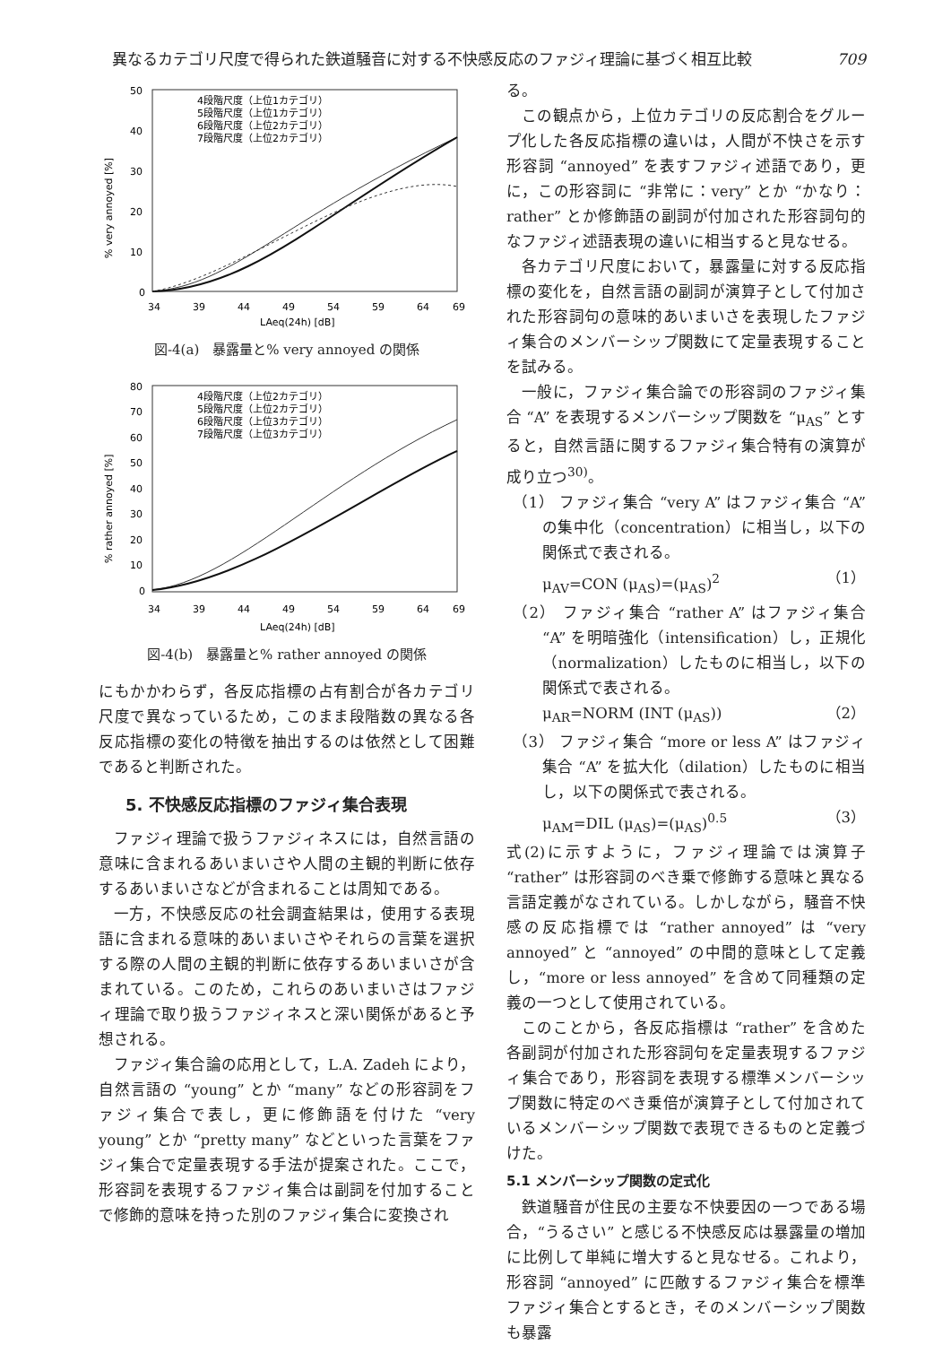異なるカテゴリ尺度で得られた鉄道騒音に対する不快感反応のファジィ理論に基づく相互比較 709
50
40
30
20
10
0
% very annoyed [%]
4段階尺度（上位1カテゴリ）
5段階尺度（上位1カテゴリ）
6段階尺度（上位2カテゴリ）
7段階尺度（上位2カテゴリ）
34
39
44
49
54
59
64
69
LAeq(24h) [dB]
図-4(a)　暴露量と% very annoyed の関係
80
70
60
50
40
30
20
10
0
% rather annoyed [%]
4段階尺度（上位2カテゴリ）
5段階尺度（上位2カテゴリ）
6段階尺度（上位3カテゴリ）
7段階尺度（上位3カテゴリ）
34
39
44
49
54
59
64
69
LAeq(24h) [dB]
図-4(b)　暴露量と% rather annoyed の関係
にもかかわらず，各反応指標の占有割合が各カテゴリ尺度で異なっているため，このまま段階数の異なる各反応指標の変化の特徴を抽出するのは依然として困難であると判断された。
5. 不快感反応指標のファジィ集合表現
ファジィ理論で扱うファジィネスには，自然言語の意味に含まれるあいまいさや人間の主観的判断に依存するあいまいさなどが含まれることは周知である。
一方，不快感反応の社会調査結果は，使用する表現語に含まれる意味的あいまいさやそれらの言葉を選択する際の人間の主観的判断に依存するあいまいさが含まれている。このため，これらのあいまいさはファジィ理論で取り扱うファジィネスと深い関係があると予想される。
ファジィ集合論の応用として，L.A. Zadeh により，自然言語の “young” とか “many” などの形容詞をファジィ集合で表し，更に修飾語を付けた “very young” とか “pretty many” などといった言葉をファジィ集合で定量表現する手法が提案された。ここで，形容詞を表現するファジィ集合は副詞を付加することで修飾的意味を持った別のファジィ集合に変換され
る。
この観点から，上位カテゴリの反応割合をグループ化した各反応指標の違いは，人間が不快さを示す形容詞 “annoyed” を表すファジィ述語であり，更に，この形容詞に “非常に：very” とか “かなり：rather” とか修飾語の副詞が付加された形容詞句的なファジィ述語表現の違いに相当すると見なせる。
各カテゴリ尺度において，暴露量に対する反応指標の変化を，自然言語の副詞が演算子として付加された形容詞句の意味的あいまいさを表現したファジィ集合のメンバーシップ関数にて定量表現することを試みる。
一般に，ファジィ集合論での形容詞のファジィ集合 “A” を表現するメンバーシップ関数を “μ<sub>AS</sub>” とすると，自然言語に関するファジィ集合特有の演算が成り立つ<sup>30)</sup>。
（1） ファジィ集合 “very A” はファジィ集合 “A” の集中化（concentration）に相当し，以下の関係式で表される。
μ<sub>AV</sub>=CON (μ<sub>AS</sub>)=(μ<sub>AS</sub>)<sup>2</sup> （1）
（2） ファジィ集合 “rather A” はファジィ集合 “A” を明暗強化（intensification）し，正規化（normalization）したものに相当し，以下の関係式で表される。
μ<sub>AR</sub>=NORM (INT (μ<sub>AS</sub>)) （2）
（3） ファジィ集合 “more or less A” はファジィ集合 “A” を拡大化（dilation）したものに相当し，以下の関係式で表される。
μ<sub>AM</sub>=DIL (μ<sub>AS</sub>)=(μ<sub>AS</sub>)<sup>0.5</sup> （3）
式(2)に示すように，ファジィ理論では演算子 “rather” は形容詞のべき乗で修飾する意味と異なる言語定義がなされている。しかしながら，騒音不快感の反応指標では “rather annoyed” は “very annoyed” と “annoyed” の中間的意味として定義し，“more or less annoyed” を含めて同種類の定義の一つとして使用されている。
このことから，各反応指標は “rather” を含めた各副詞が付加された形容詞句を定量表現するファジィ集合であり，形容詞を表現する標準メンバーシップ関数に特定のべき乗倍が演算子として付加されているメンバーシップ関数で表現できるものと定義づけた。
5.1 メンバーシップ関数の定式化
鉄道騒音が住民の主要な不快要因の一つである場合，“うるさい” と感じる不快感反応は暴露量の増加に比例して単純に増大すると見なせる。これより，形容詞 “annoyed” に匹敵するファジィ集合を標準ファジィ集合とするとき，そのメンバーシップ関数も暴露